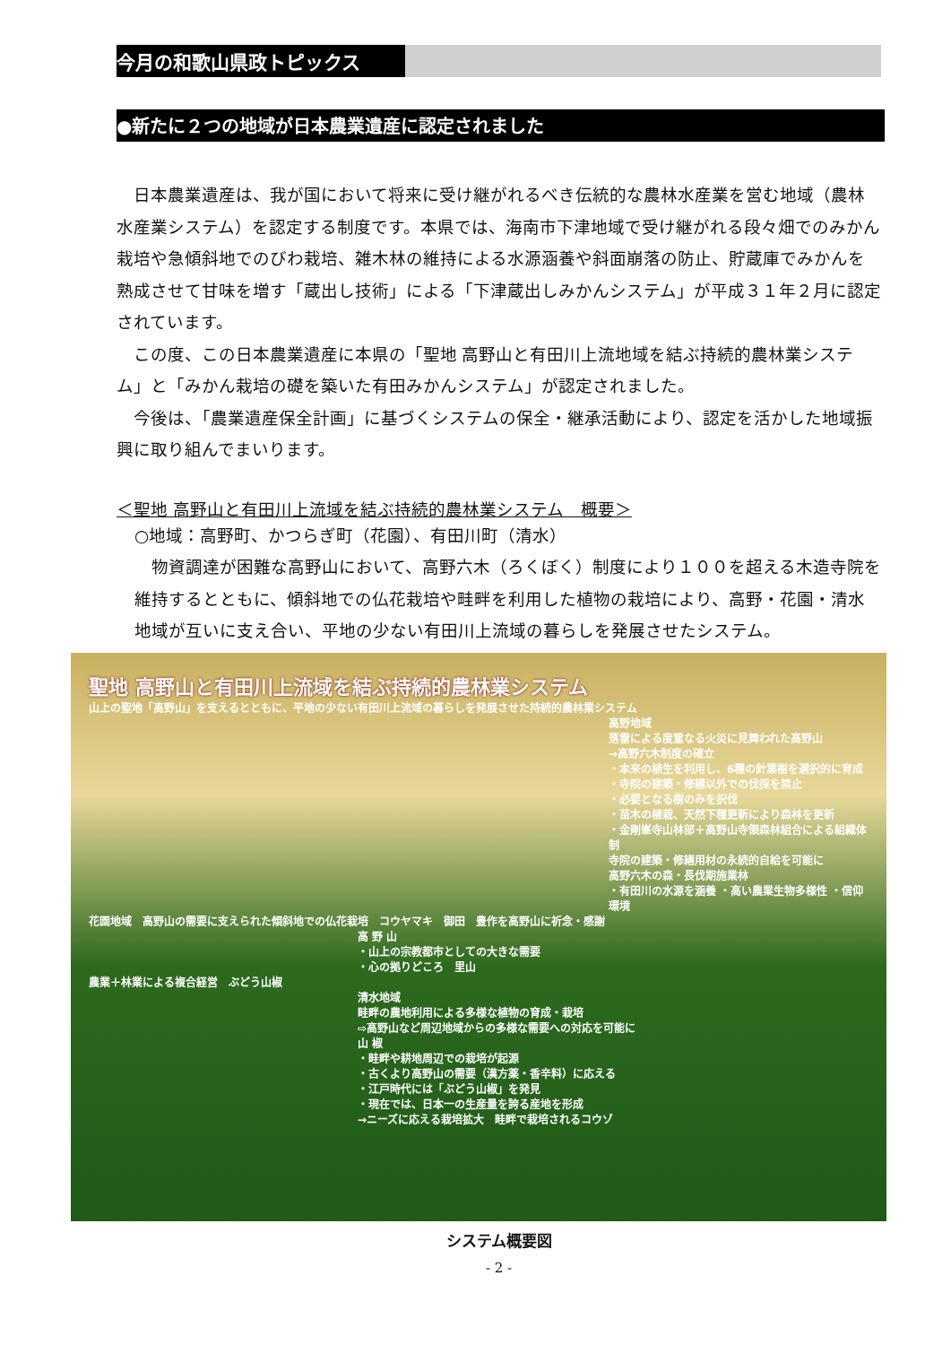今月の和歌山県政トピックス
●新たに２つの地域が日本農業遺産に認定されました
日本農業遺産は、我が国において将来に受け継がれるべき伝統的な農林水産業を営む地域（農林水産業システム）を認定する制度です。本県では、海南市下津地域で受け継がれる段々畑でのみかん栽培や急傾斜地でのびわ栽培、雑木林の維持による水源涵養や斜面崩落の防止、貯蔵庫でみかんを熟成させて甘味を増す「蔵出し技術」による「下津蔵出しみかんシステム」が平成３１年２月に認定されています。
この度、この日本農業遺産に本県の「聖地 高野山と有田川上流地域を結ぶ持続的農林業システム」と「みかん栽培の礎を築いた有田みかんシステム」が認定されました。
今後は、「農業遺産保全計画」に基づくシステムの保全・継承活動により、認定を活かした地域振興に取り組んでまいります。
＜聖地 高野山と有田川上流域を結ぶ持続的農林業システム　概要＞
○地域：高野町、かつらぎ町（花園）、有田川町（清水）
　物資調達が困難な高野山において、高野六木（ろくぼく）制度により１００を超える木造寺院を維持するとともに、傾斜地での仏花栽培や畦畔を利用した植物の栽培により、高野・花園・清水地域が互いに支え合い、平地の少ない有田川上流域の暮らしを発展させたシステム。
聖地 高野山と有田川上流域を結ぶ持続的農林業システム
山上の聖地「高野山」を支えるとともに、平地の少ない有田川上流域の暮らしを発展させた持続的農林業システム
高野地域
落雷による度重なる火災に見舞われた高野山
→高野六木制度の確立
・本来の植生を利用し、6種の針葉樹を選択的に育成
・寺院の建築・修繕以外での伐採を禁止
・必要となる樹のみを択伐
・苗木の植栽、天然下種更新により森林を更新
・金剛峯寺山林部＋高野山寺領森林組合による組織体制
寺院の建築・修繕用材の永続的自給を可能に
高野六木の森・長伐期施業林
・有田川の水源を涵養 ・高い農業生物多様性 ・信仰環境
花園地域　高野山の需要に支えられた傾斜地での仏花栽培　コウヤマキ　御田　豊作を高野山に祈念・感謝
高 野 山
・山上の宗教都市としての大きな需要
・心の拠りどころ　里山
農業＋林業による複合経営　ぶどう山椒
清水地域
畦畔の農地利用による多様な植物の育成・栽培
⇨高野山など周辺地域からの多様な需要への対応を可能に
山 椒
・畦畔や耕地周辺での栽培が起源
・古くより高野山の需要（漢方薬・香辛料）に応える
・江戸時代には「ぶどう山椒」を発見
・現在では、日本一の生産量を誇る産地を形成
→ニーズに応える栽培拡大　畦畔で栽培されるコウゾ
システム概要図
- 2 -